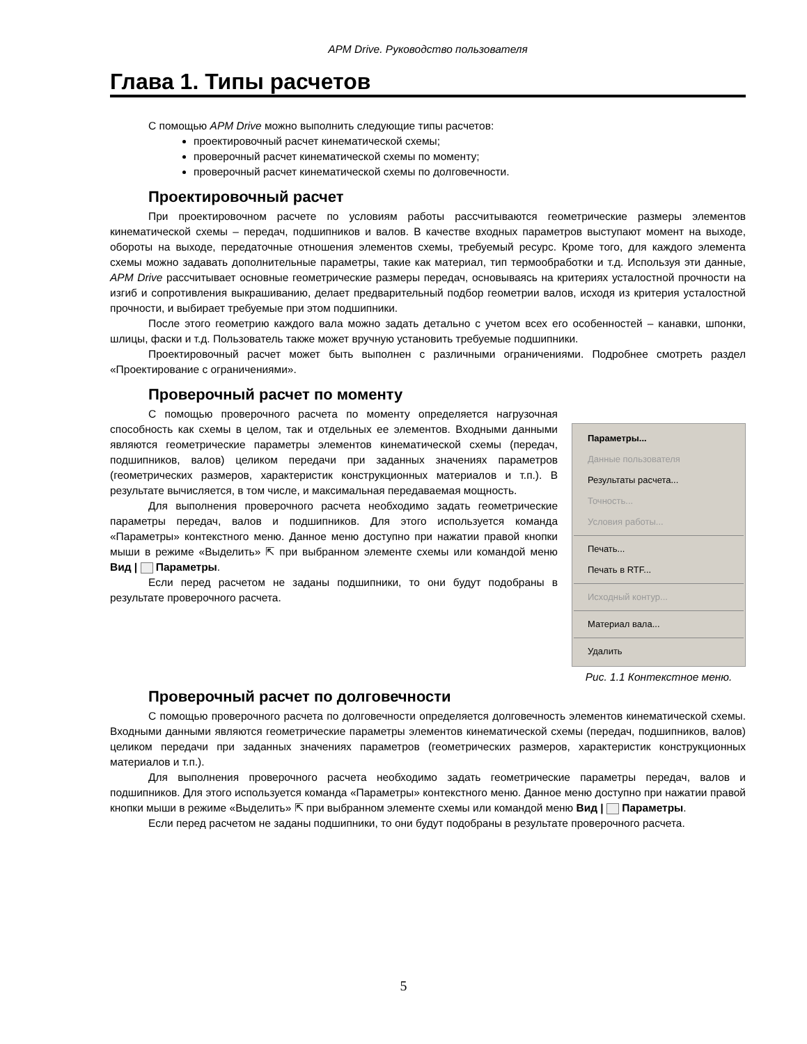APM Drive. Руководство пользователя
Глава 1. Типы расчетов
С помощью APM Drive можно выполнить следующие типы расчетов:
проектировочный расчет кинематической схемы;
проверочный расчет кинематической схемы по моменту;
проверочный расчет кинематической схемы по долговечности.
Проектировочный расчет
При проектировочном расчете по условиям работы рассчитываются геометрические размеры элементов кинематической схемы – передач, подшипников и валов. В качестве входных параметров выступают момент на выходе, обороты на выходе, передаточные отношения элементов схемы, требуемый ресурс. Кроме того, для каждого элемента схемы можно задавать дополнительные параметры, такие как материал, тип термообработки и т.д. Используя эти данные, APM Drive рассчитывает основные геометрические размеры передач, основываясь на критериях усталостной прочности на изгиб и сопротивления выкрашиванию, делает предварительный подбор геометрии валов, исходя из критерия усталостной прочности, и выбирает требуемые при этом подшипники.
После этого геометрию каждого вала можно задать детально с учетом всех его особенностей – канавки, шпонки, шлицы, фаски и т.д. Пользователь также может вручную установить требуемые подшипники.
Проектировочный расчет может быть выполнен с различными ограничениями. Подробнее смотреть раздел «Проектирование с ограничениями».
Проверочный расчет по моменту
Параметры...
Данные пользователя
Результаты расчета...
Точность...
Условия работы...
Печать...
Печать в RTF...
Исходный контур...
Материал вала...
Удалить
Рис. 1.1 Контекстное меню.
С помощью проверочного расчета по моменту определяется нагрузочная способность как схемы в целом, так и отдельных ее элементов. Входными данными являются геометрические параметры элементов кинематической схемы (передач, подшипников, валов) целиком передачи при заданных значениях параметров (геометрических размеров, характеристик конструкционных материалов и т.п.). В результате вычисляется, в том числе, и максимальная передаваемая мощность.
Для выполнения проверочного расчета необходимо задать геометрические параметры передач, валов и подшипников. Для этого используется команда «Параметры» контекстного меню. Данное меню доступно при нажатии правой кнопки мыши в режиме «Выделить» ⇱ при выбранном элементе схемы или командой меню Вид | Параметры.
Если перед расчетом не заданы подшипники, то они будут подобраны в результате проверочного расчета.
Проверочный расчет по долговечности
С помощью проверочного расчета по долговечности определяется долговечность элементов кинематической схемы. Входными данными являются геометрические параметры элементов кинематической схемы (передач, подшипников, валов) целиком передачи при заданных значениях параметров (геометрических размеров, характеристик конструкционных материалов и т.п.).
Для выполнения проверочного расчета необходимо задать геометрические параметры передач, валов и подшипников. Для этого используется команда «Параметры» контекстного меню. Данное меню доступно при нажатии правой кнопки мыши в режиме «Выделить» ⇱ при выбранном элементе схемы или командой меню Вид | Параметры.
Если перед расчетом не заданы подшипники, то они будут подобраны в результате проверочного расчета.
5